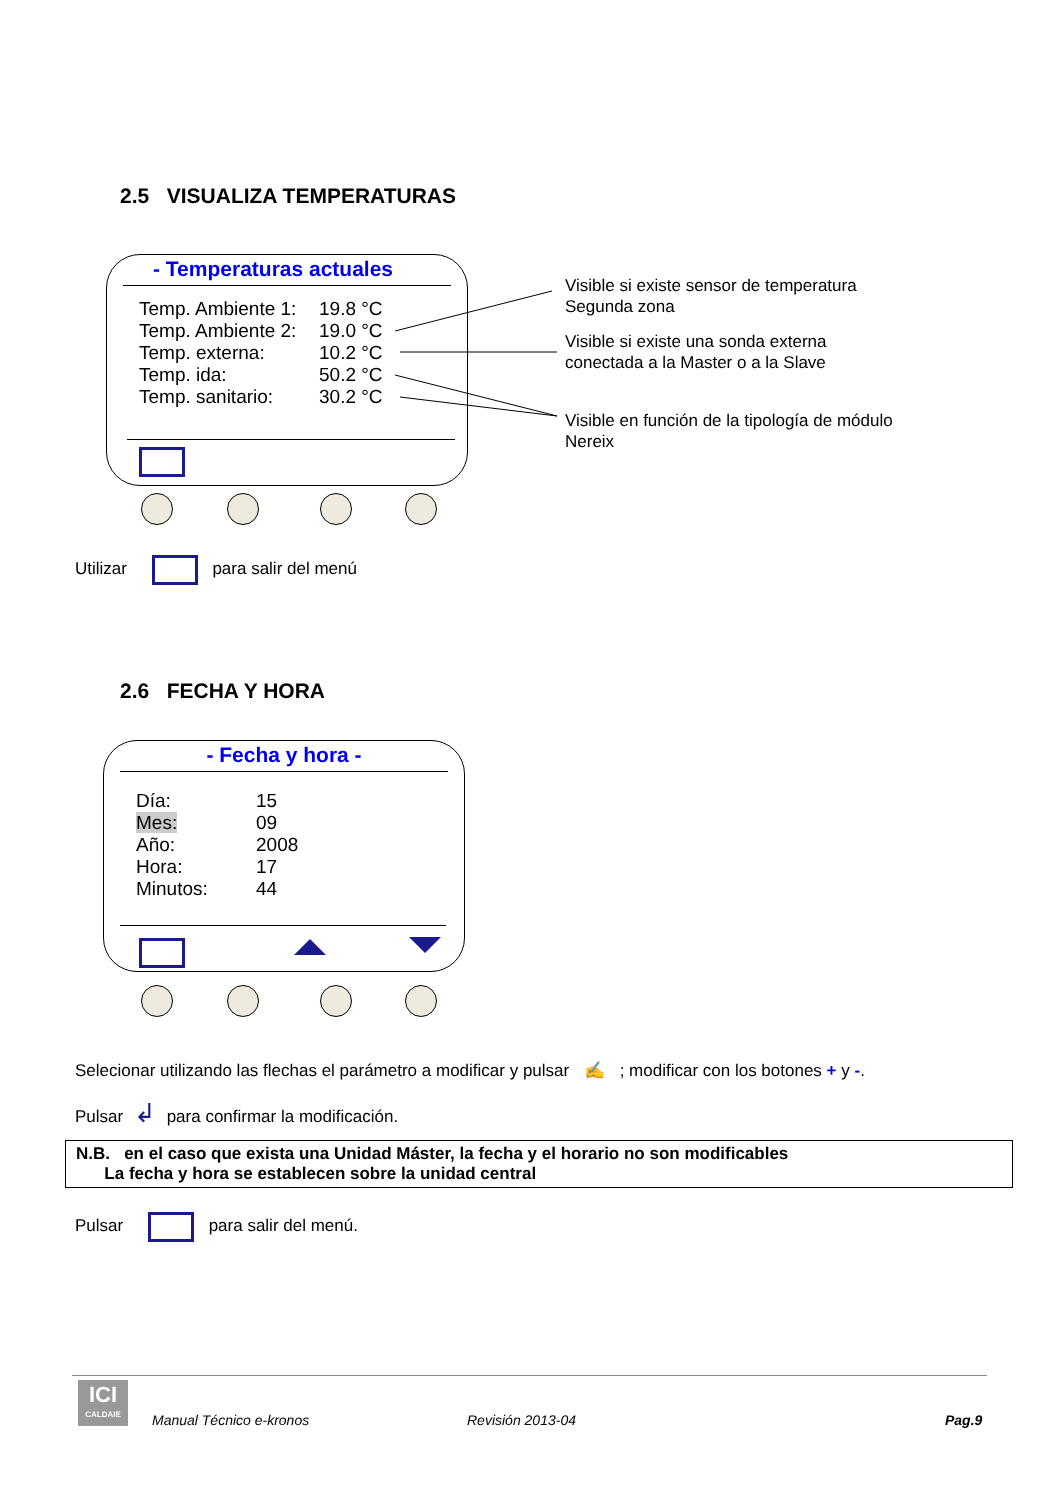2.5 VISUALIZA TEMPERATURAS
- Temperaturas actuales
Temp. Ambiente 1: 19.8 °C
Temp. Ambiente 2: 19.0 °C
Temp. externa: 10.2 °C
Temp. ida: 50.2 °C
Temp. sanitario: 30.2 °C
Visible si existe sensor de temperatura
Segunda zona
Visible si existe una sonda externa
conectada a la Master o a la Slave
Visible en función de la tipología de módulo
Nereix
Utilizar para salir del menú
2.6 FECHA Y HORA
- Fecha y hora -
Día: 15
Mes: 09
Año: 2008
Hora: 17
Minutos: 44
Selecionar utilizando las flechas el parámetro a modificar y pulsar ✍ ; modificar con los botones + y -.
Pulsar ↲ para confirmar la modificación.
N.B. en el caso que exista una Unidad Máster, la fecha y el horario no son modificables
La fecha y hora se establecen sobre la unidad central
Pulsar para salir del menú.
ICI
CALDAIE
Manual Técnico e-kronos Revisión 2013-04 Pag.9